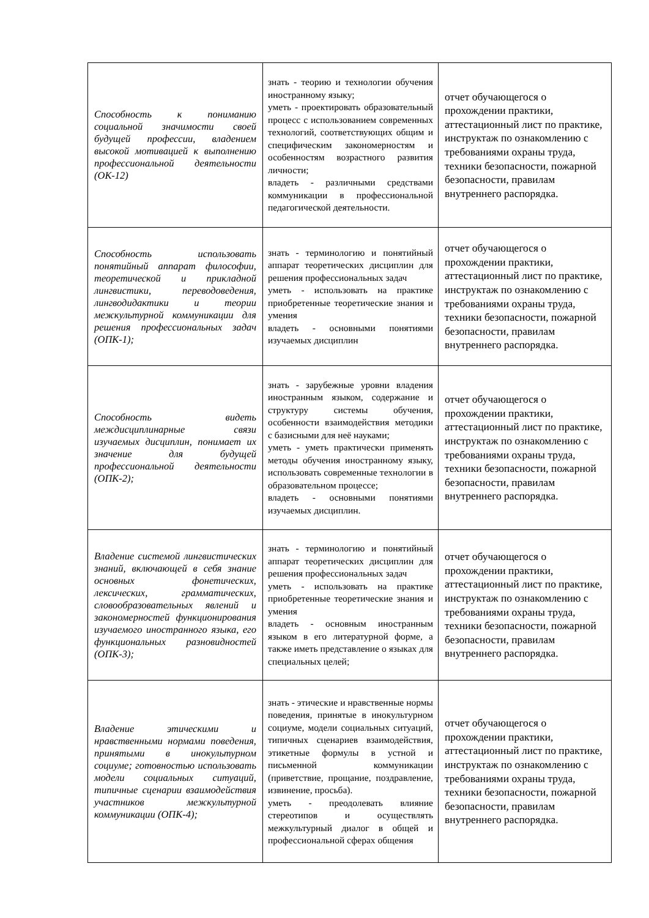| Способность к пониманию социальной значимости своей будущей профессии, владением высокой мотивацией к выполнению профессиональной деятельности (ОК-12) | знать - теорию и технологии обучения иностранному языку; уметь - проектировать образовательный процесс с использованием современных технологий, соответствующих общим и специфическим закономерностям и особенностям возрастного развития личности; владеть - различными средствами коммуникации в профессиональной педагогической деятельности. | отчет обучающегося о прохождении практики, аттестационный лист по практике, инструктаж по ознакомлению с требованиями охраны труда, техники безопасности, пожарной безопасности, правилам внутреннего распорядка. |
| Способность использовать понятийный аппарат философии, теоретической и прикладной лингвистики, переводоведения, лингводидактики и теории межкультурной коммуникации для решения профессиональных задач (ОПК-1); | знать - терминологию и понятийный аппарат теоретических дисциплин для решения профессиональных задач уметь - использовать на практике приобретенные теоретические знания и умения владеть - основными понятиями изучаемых дисциплин | отчет обучающегося о прохождении практики, аттестационный лист по практике, инструктаж по ознакомлению с требованиями охраны труда, техники безопасности, пожарной безопасности, правилам внутреннего распорядка. |
| Способность видеть междисциплинарные связи изучаемых дисциплин, понимает их значение для будущей профессиональной деятельности (ОПК-2); | знать - зарубежные уровни владения иностранным языком, содержание и структуру системы обучения, особенности взаимодействия методики с базисными для неё науками; уметь - уметь практически применять методы обучения иностранному языку, использовать современные технологии в образовательном процессе; владеть - основными понятиями изучаемых дисциплин. | отчет обучающегося о прохождении практики, аттестационный лист по практике, инструктаж по ознакомлению с требованиями охраны труда, техники безопасности, пожарной безопасности, правилам внутреннего распорядка. |
| Владение системой лингвистических знаний, включающей в себя знание основных фонетических, лексических, грамматических, словообразовательных явлений и закономерностей функционирования изучаемого иностранного языка, его функциональных разновидностей (ОПК-3); | знать - терминологию и понятийный аппарат теоретических дисциплин для решения профессиональных задач уметь - использовать на практике приобретенные теоретические знания и умения владеть - основным иностранным языком в его литературной форме, а также иметь представление о языках для специальных целей; | отчет обучающегося о прохождении практики, аттестационный лист по практике, инструктаж по ознакомлению с требованиями охраны труда, техники безопасности, пожарной безопасности, правилам внутреннего распорядка. |
| Владение этическими и нравственными нормами поведения, принятыми в инокультурном социуме; готовностью использовать модели социальных ситуаций, типичные сценарии взаимодействия участников межкультурной коммуникации (ОПК-4); | знать - этические и нравственные нормы поведения, принятые в инокультурном социуме, модели социальных ситуаций, типичных сценариев взаимодействия, этикетные формулы в устной и письменной коммуникации (приветствие, прощание, поздравление, извинение, просьба). уметь - преодолевать влияние стереотипов и осуществлять межкультурный диалог в общей и профессиональной сферах общения | отчет обучающегося о прохождении практики, аттестационный лист по практике, инструктаж по ознакомлению с требованиями охраны труда, техники безопасности, пожарной безопасности, правилам внутреннего распорядка. |